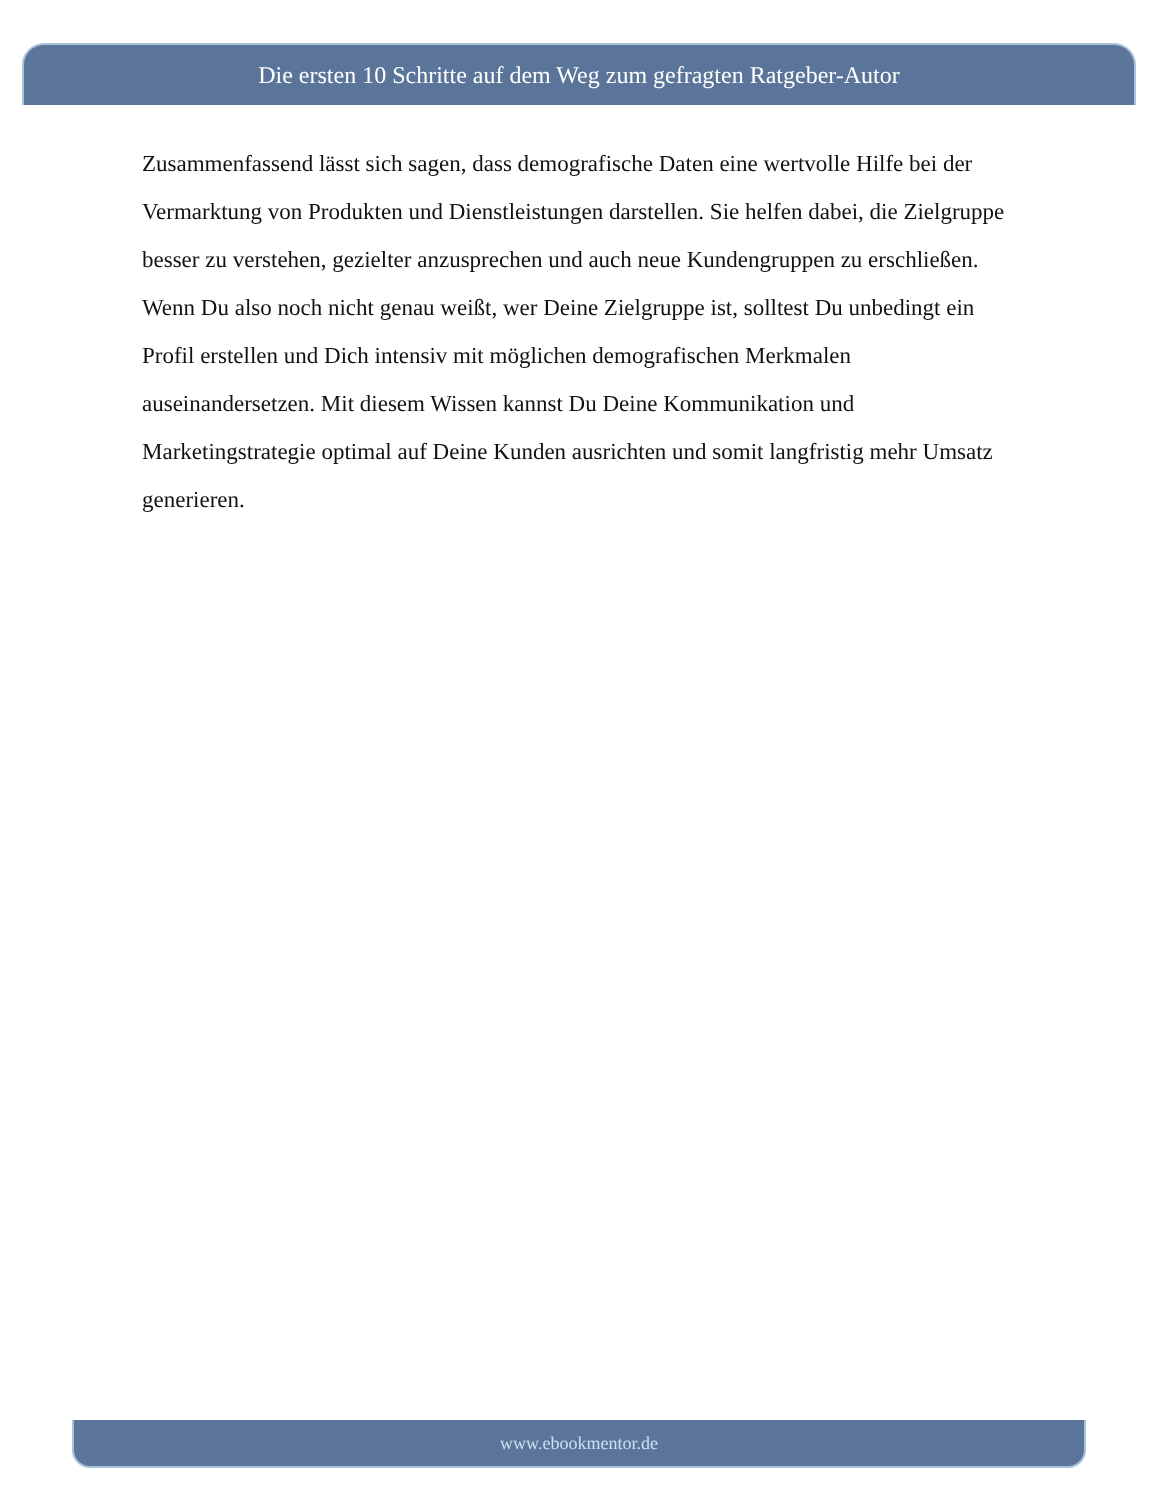Die ersten 10 Schritte auf dem Weg zum gefragten Ratgeber-Autor
Zusammenfassend lässt sich sagen, dass demografische Daten eine wertvolle Hilfe bei der Vermarktung von Produkten und Dienstleistungen darstellen. Sie helfen dabei, die Zielgruppe besser zu verstehen, gezielter anzusprechen und auch neue Kundengruppen zu erschließen. Wenn Du also noch nicht genau weißt, wer Deine Zielgruppe ist, solltest Du unbedingt ein Profil erstellen und Dich intensiv mit möglichen demografischen Merkmalen auseinandersetzen. Mit diesem Wissen kannst Du Deine Kommunikation und Marketingstrategie optimal auf Deine Kunden ausrichten und somit langfristig mehr Umsatz generieren.
www.ebookmentor.de